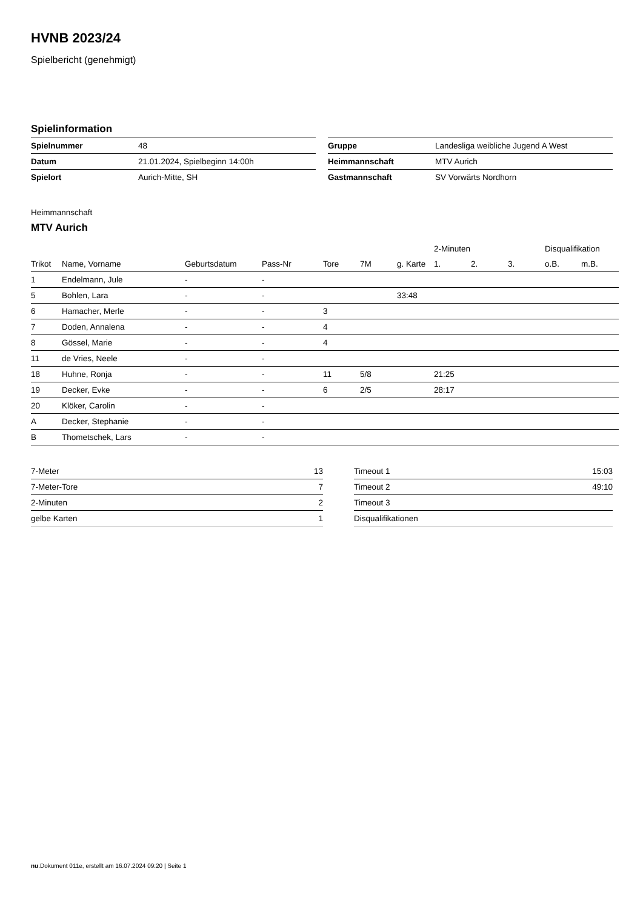HVNB 2023/24
Spielbericht (genehmigt)
Spielinformation
| Spielnummer | 48 |
| Datum | 21.01.2024, Spielbeginn 14:00h |
| Spielort | Aurich-Mitte, SH |
| Gruppe | Landesliga weibliche Jugend A West |
| Heimmannschaft | MTV Aurich |
| Gastmannschaft | SV Vorwärts Nordhorn |
Heimmannschaft
MTV Aurich
| | | | | | | | 2-Minuten | | | Disqualifikation | |
| --- | --- | --- | --- | --- | --- | --- | --- | --- | --- | --- | --- |
| Trikot | Name, Vorname | Geburtsdatum | Pass-Nr | Tore | 7M | g. Karte | 1. | 2. | 3. | o.B. | m.B. |
| 1 | Endelmann, Jule | - | - | | | | | | | | |
| 5 | Bohlen, Lara | - | - | | | 33:48 | | | | | |
| 6 | Hamacher, Merle | - | - | 3 | | | | | | | |
| 7 | Doden, Annalena | - | - | 4 | | | | | | | |
| 8 | Gössel, Marie | - | - | 4 | | | | | | | |
| 11 | de Vries, Neele | - | - | | | | | | | | |
| 18 | Huhne, Ronja | - | - | 11 | 5/8 | | 21:25 | | | | |
| 19 | Decker, Evke | - | - | 6 | 2/5 | | 28:17 | | | | |
| 20 | Klöker, Carolin | - | - | | | | | | | | |
| A | Decker, Stephanie | - | - | | | | | | | | |
| B | Thometschek, Lars | - | - | | | | | | | | |
| 7-Meter | 13 |
| 7-Meter-Tore | 7 |
| 2-Minuten | 2 |
| gelbe Karten | 1 |
| Timeout 1 | 15:03 |
| Timeout 2 | 49:10 |
| Timeout 3 | |
| Disqualifikationen | |
nu.Dokument 011e, erstellt am 16.07.2024 09:20 | Seite 1